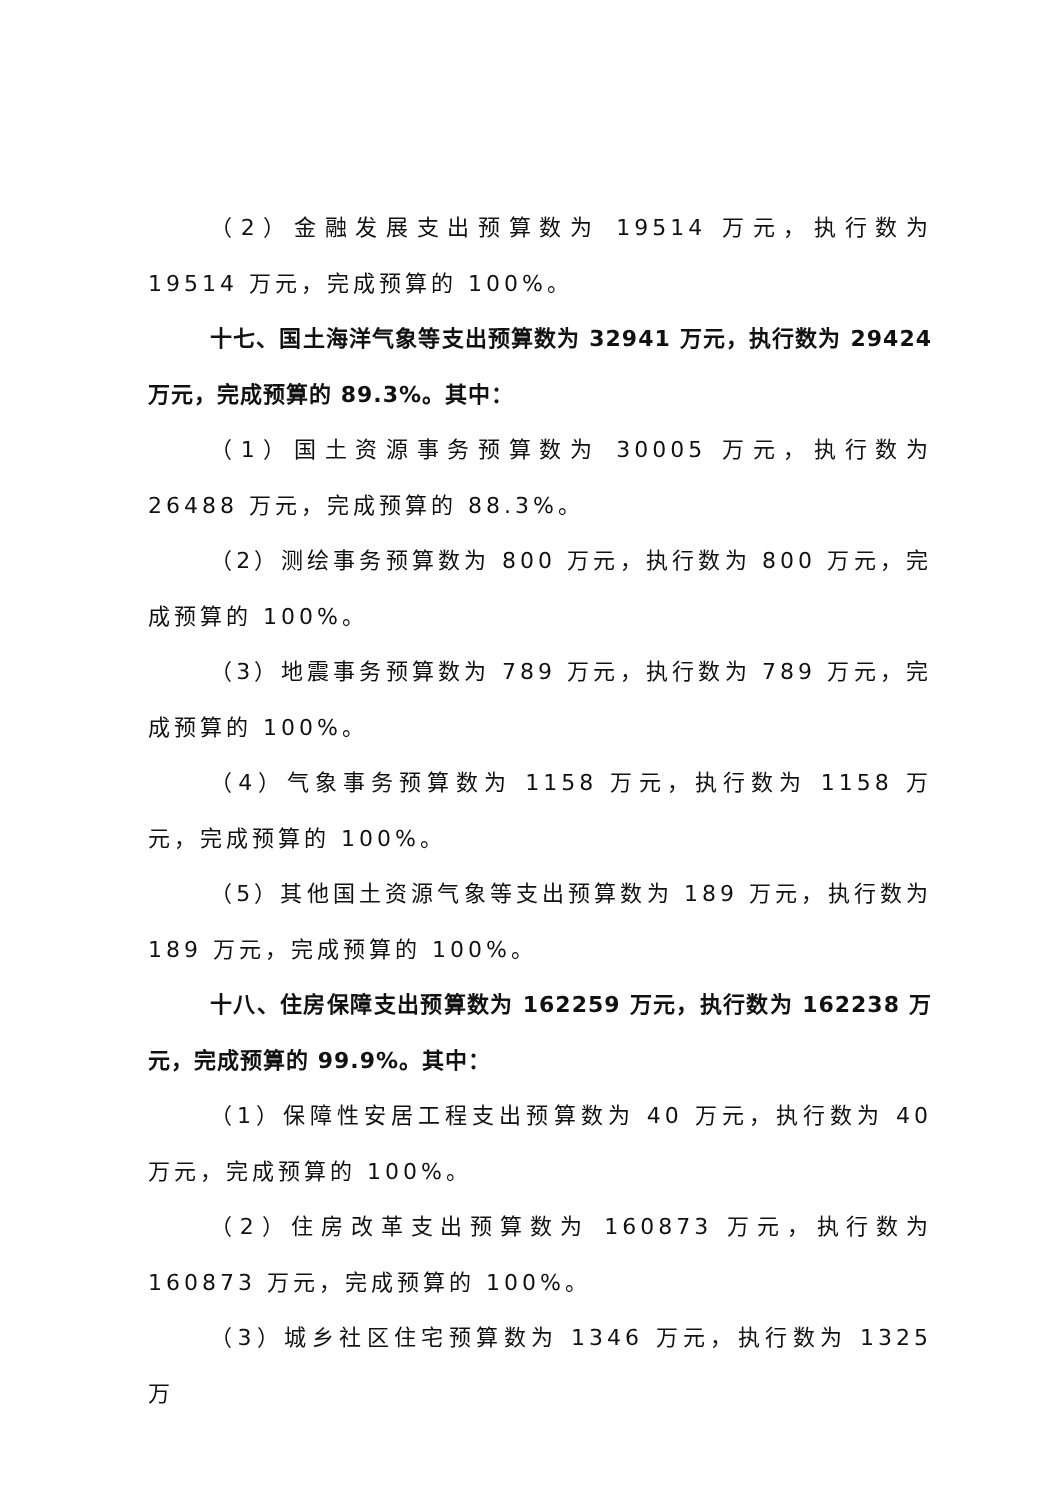（2）金融发展支出预算数为 19514 万元，执行数为 19514 万元，完成预算的 100%。
十七、国土海洋气象等支出预算数为 32941 万元，执行数为 29424 万元，完成预算的 89.3%。其中：
（1）国土资源事务预算数为 30005 万元，执行数为 26488 万元，完成预算的 88.3%。
（2）测绘事务预算数为 800 万元，执行数为 800 万元，完成预算的 100%。
（3）地震事务预算数为 789 万元，执行数为 789 万元，完成预算的 100%。
（4）气象事务预算数为 1158 万元，执行数为 1158 万元，完成预算的 100%。
（5）其他国土资源气象等支出预算数为 189 万元，执行数为 189 万元，完成预算的 100%。
十八、住房保障支出预算数为 162259 万元，执行数为 162238 万元，完成预算的 99.9%。其中：
（1）保障性安居工程支出预算数为 40 万元，执行数为 40 万元，完成预算的 100%。
（2）住房改革支出预算数为 160873 万元，执行数为 160873 万元，完成预算的 100%。
（3）城乡社区住宅预算数为 1346 万元，执行数为 1325 万